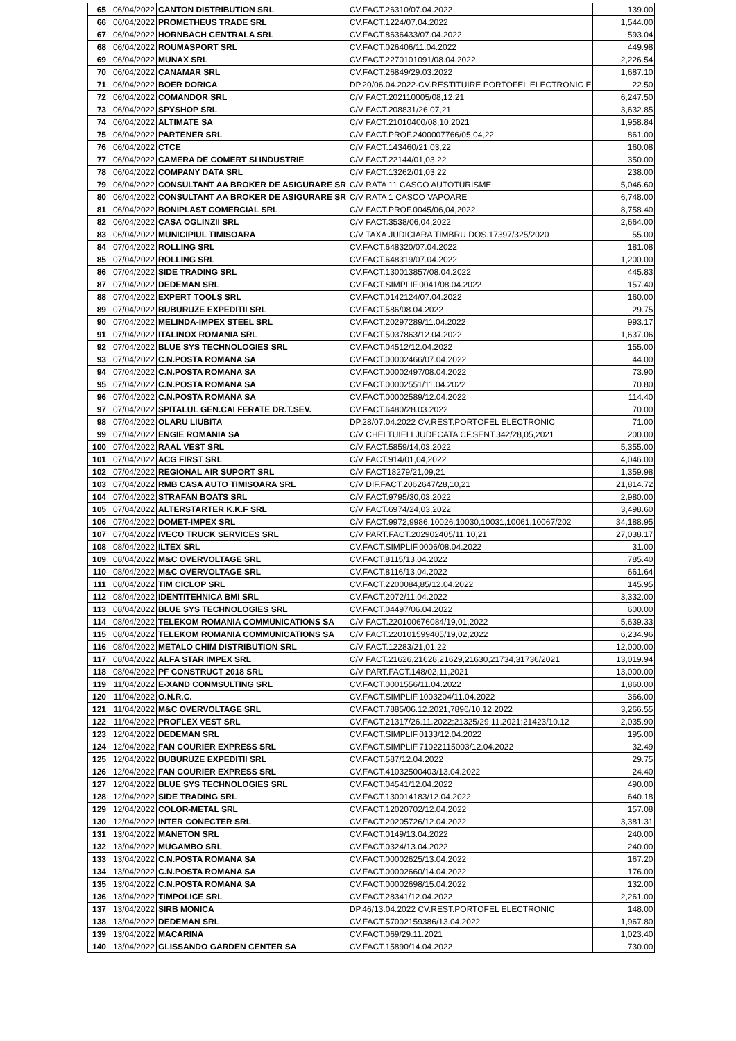| 65 | 06/04/2022 | CANTON DISTRIBUTION SRL | CV.FACT.26310/07.04.2022 | 139.00 |
| 66 | 06/04/2022 | PROMETHEUS TRADE SRL | CV.FACT.1224/07.04.2022 | 1,544.00 |
| 67 | 06/04/2022 | HORNBACH CENTRALA SRL | CV.FACT.8636433/07.04.2022 | 593.04 |
| 68 | 06/04/2022 | ROUMASPORT SRL | CV.FACT.026406/11.04.2022 | 449.98 |
| 69 | 06/04/2022 | MUNAX SRL | CV.FACT.2270101091/08.04.2022 | 2,226.54 |
| 70 | 06/04/2022 | CANAMAR SRL | CV.FACT.26849/29.03.2022 | 1,687.10 |
| 71 | 06/04/2022 | BOER DORICA | DP.20/06.04.2022-CV.RESTITUIRE PORTOFEL ELECTRONIC E | 22.50 |
| 72 | 06/04/2022 | COMANDOR SRL | C/V FACT.202110005/08,12,21 | 6,247.50 |
| 73 | 06/04/2022 | SPYSHOP SRL | C/V FACT.208831/26,07,21 | 3,632.85 |
| 74 | 06/04/2022 | ALTIMATE SA | C/V FACT.21010400/08,10,2021 | 1,958.84 |
| 75 | 06/04/2022 | PARTENER SRL | C/V FACT.PROF.2400007766/05,04,22 | 861.00 |
| 76 | 06/04/2022 | CTCE | C/V FACT.143460/21,03,22 | 160.08 |
| 77 | 06/04/2022 | CAMERA DE COMERT SI INDUSTRIE | C/V FACT.22144/01,03,22 | 350.00 |
| 78 | 06/04/2022 | COMPANY DATA SRL | C/V FACT.13262/01,03,22 | 238.00 |
| 79 | 06/04/2022 | CONSULTANT AA BROKER DE ASIGURARE SR | C/V RATA 11 CASCO AUTOTURISME | 5,046.60 |
| 80 | 06/04/2022 | CONSULTANT AA BROKER DE ASIGURARE SR | C/V RATA 1 CASCO VAPOARE | 6,748.00 |
| 81 | 06/04/2022 | BONIPLAST COMERCIAL SRL | C/V FACT.PROF.0045/06,04,2022 | 8,758.40 |
| 82 | 06/04/2022 | CASA OGLINZII SRL | C/V FACT.3538/06,04,2022 | 2,664.00 |
| 83 | 06/04/2022 | MUNICIPIUL TIMISOARA | C/V TAXA JUDICIARA TIMBRU DOS.17397/325/2020 | 55.00 |
| 84 | 07/04/2022 | ROLLING SRL | CV.FACT.648320/07.04.2022 | 181.08 |
| 85 | 07/04/2022 | ROLLING SRL | CV.FACT.648319/07.04.2022 | 1,200.00 |
| 86 | 07/04/2022 | SIDE TRADING SRL | CV.FACT.130013857/08.04.2022 | 445.83 |
| 87 | 07/04/2022 | DEDEMAN SRL | CV.FACT.SIMPLIF.0041/08.04.2022 | 157.40 |
| 88 | 07/04/2022 | EXPERT TOOLS SRL | CV.FACT.0142124/07.04.2022 | 160.00 |
| 89 | 07/04/2022 | BUBURUZE EXPEDITII SRL | CV.FACT.586/08.04.2022 | 29.75 |
| 90 | 07/04/2022 | MELINDA-IMPEX STEEL SRL | CV.FACT.20297289/11.04.2022 | 993.17 |
| 91 | 07/04/2022 | ITALINOX ROMANIA SRL | CV.FACT.5037863/12.04.2022 | 1,637.06 |
| 92 | 07/04/2022 | BLUE SYS TECHNOLOGIES SRL | CV.FACT.04512/12.04.2022 | 155.00 |
| 93 | 07/04/2022 | C.N.POSTA ROMANA SA | CV.FACT.00002466/07.04.2022 | 44.00 |
| 94 | 07/04/2022 | C.N.POSTA ROMANA SA | CV.FACT.00002497/08.04.2022 | 73.90 |
| 95 | 07/04/2022 | C.N.POSTA ROMANA SA | CV.FACT.00002551/11.04.2022 | 70.80 |
| 96 | 07/04/2022 | C.N.POSTA ROMANA SA | CV.FACT.00002589/12.04.2022 | 114.40 |
| 97 | 07/04/2022 | SPITALUL GEN.CAI FERATE DR.T.SEV. | CV.FACT.6480/28.03.2022 | 70.00 |
| 98 | 07/04/2022 | OLARU LIUBITA | DP.28/07.04.2022 CV.REST.PORTOFEL ELECTRONIC | 71.00 |
| 99 | 07/04/2022 | ENGIE ROMANIA SA | C/V CHELTUIELI JUDECATA CF.SENT.342/28,05,2021 | 200.00 |
| 100 | 07/04/2022 | RAAL VEST SRL | C/V FACT.5859/14,03,2022 | 5,355.00 |
| 101 | 07/04/2022 | ACG FIRST SRL | C/V FACT.914/01,04,2022 | 4,046.00 |
| 102 | 07/04/2022 | REGIONAL AIR SUPORT SRL | C/V FACT18279/21,09,21 | 1,359.98 |
| 103 | 07/04/2022 | RMB CASA AUTO TIMISOARA SRL | C/V DIF.FACT.2062647/28,10,21 | 21,814.72 |
| 104 | 07/04/2022 | STRAFAN BOATS SRL | C/V FACT.9795/30,03,2022 | 2,980.00 |
| 105 | 07/04/2022 | ALTERSTARTER K.K.F SRL | C/V FACT.6974/24,03,2022 | 3,498.60 |
| 106 | 07/04/2022 | DOMET-IMPEX SRL | C/V FACT.9972,9986,10026,10030,10031,10061,10067/202 | 34,188.95 |
| 107 | 07/04/2022 | IVECO TRUCK SERVICES SRL | C/V PART.FACT.202902405/11,10,21 | 27,038.17 |
| 108 | 08/04/2022 | ILTEX SRL | CV.FACT.SIMPLIF.0006/08.04.2022 | 31.00 |
| 109 | 08/04/2022 | M&C OVERVOLTAGE SRL | CV.FACT.8115/13.04.2022 | 785.40 |
| 110 | 08/04/2022 | M&C OVERVOLTAGE SRL | CV.FACT.8116/13.04.2022 | 661.64 |
| 111 | 08/04/2022 | TIM CICLOP SRL | CV.FACT.2200084,85/12.04.2022 | 145.95 |
| 112 | 08/04/2022 | IDENTITEHNICA BMI SRL | CV.FACT.2072/11.04.2022 | 3,332.00 |
| 113 | 08/04/2022 | BLUE SYS TECHNOLOGIES SRL | CV.FACT.04497/06.04.2022 | 600.00 |
| 114 | 08/04/2022 | TELEKOM ROMANIA COMMUNICATIONS SA | C/V FACT.220100676084/19,01,2022 | 5,639.33 |
| 115 | 08/04/2022 | TELEKOM ROMANIA COMMUNICATIONS SA | C/V FACT.220101599405/19,02,2022 | 6,234.96 |
| 116 | 08/04/2022 | METALO CHIM DISTRIBUTION SRL | C/V FACT.12283/21,01,22 | 12,000.00 |
| 117 | 08/04/2022 | ALFA STAR IMPEX SRL | C/V FACT.21626,21628,21629,21630,21734,31736/2021 | 13,019.94 |
| 118 | 08/04/2022 | PF CONSTRUCT 2018 SRL | C/V PART.FACT.148/02,11,2021 | 13,000.00 |
| 119 | 11/04/2022 | E-XAND CONMSULTING SRL | CV.FACT.0001556/11.04.2022 | 1,860.00 |
| 120 | 11/04/2022 | O.N.R.C. | CV.FACT.SIMPLIF.1003204/11.04.2022 | 366.00 |
| 121 | 11/04/2022 | M&C OVERVOLTAGE SRL | CV.FACT.7885/06.12.2021,7896/10.12.2022 | 3,266.55 |
| 122 | 11/04/2022 | PROFLEX VEST SRL | CV.FACT.21317/26.11.2022;21325/29.11.2021;21423/10.12 | 2,035.90 |
| 123 | 12/04/2022 | DEDEMAN SRL | CV.FACT.SIMPLIF.0133/12.04.2022 | 195.00 |
| 124 | 12/04/2022 | FAN COURIER EXPRESS SRL | CV.FACT.SIMPLIF.71022115003/12.04.2022 | 32.49 |
| 125 | 12/04/2022 | BUBURUZE EXPEDITII SRL | CV.FACT.587/12.04.2022 | 29.75 |
| 126 | 12/04/2022 | FAN COURIER EXPRESS SRL | CV.FACT.41032500403/13.04.2022 | 24.40 |
| 127 | 12/04/2022 | BLUE SYS TECHNOLOGIES SRL | CV.FACT.04541/12.04.2022 | 490.00 |
| 128 | 12/04/2022 | SIDE TRADING SRL | CV.FACT.130014183/12.04.2022 | 640.18 |
| 129 | 12/04/2022 | COLOR-METAL SRL | CV.FACT.12020702/12.04.2022 | 157.08 |
| 130 | 12/04/2022 | INTER CONECTER SRL | CV.FACT.20205726/12.04.2022 | 3,381.31 |
| 131 | 13/04/2022 | MANETON SRL | CV.FACT.0149/13.04.2022 | 240.00 |
| 132 | 13/04/2022 | MUGAMBO SRL | CV.FACT.0324/13.04.2022 | 240.00 |
| 133 | 13/04/2022 | C.N.POSTA ROMANA SA | CV.FACT.00002625/13.04.2022 | 167.20 |
| 134 | 13/04/2022 | C.N.POSTA ROMANA SA | CV.FACT.00002660/14.04.2022 | 176.00 |
| 135 | 13/04/2022 | C.N.POSTA ROMANA SA | CV.FACT.00002698/15.04.2022 | 132.00 |
| 136 | 13/04/2022 | TIMPOLICE SRL | CV.FACT.28341/12.04.2022 | 2,261.00 |
| 137 | 13/04/2022 | SIRB MONICA | DP.46/13.04.2022 CV.REST.PORTOFEL ELECTRONIC | 148.00 |
| 138 | 13/04/2022 | DEDEMAN SRL | CV.FACT.57002159386/13.04.2022 | 1,967.80 |
| 139 | 13/04/2022 | MACARINA | CV.FACT.069/29.11.2021 | 1,023.40 |
| 140 | 13/04/2022 | GLISSANDO GARDEN CENTER SA | CV.FACT.15890/14.04.2022 | 730.00 |